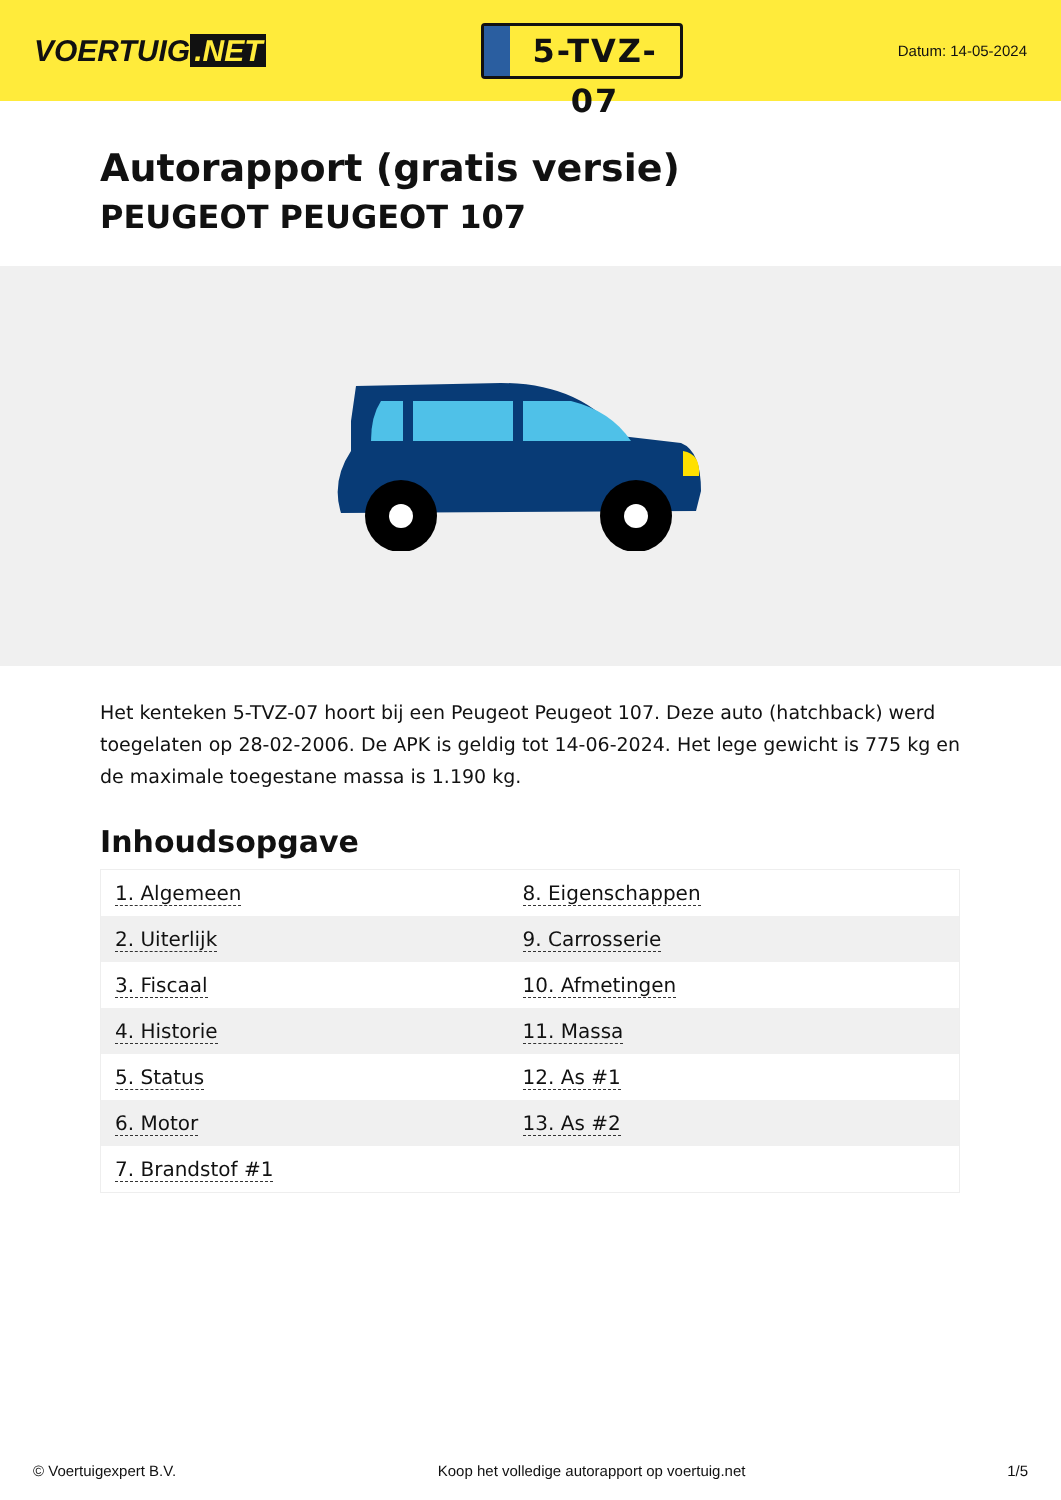VOERTUIG.NET
5-TVZ-07
Datum: 14-05-2024
Autorapport (gratis versie)
PEUGEOT PEUGEOT 107
Het kenteken 5-TVZ-07 hoort bij een Peugeot Peugeot 107. Deze auto (hatchback) werd toegelaten op 28-02-2006. De APK is geldig tot 14-06-2024. Het lege gewicht is 775 kg en de maximale toegestane massa is 1.190 kg.
Inhoudsopgave
| 1. Algemeen | 8. Eigenschappen |
| 2. Uiterlijk | 9. Carrosserie |
| 3. Fiscaal | 10. Afmetingen |
| 4. Historie | 11. Massa |
| 5. Status | 12. As #1 |
| 6. Motor | 13. As #2 |
| 7. Brandstof #1 | |
© Voertuigexpert B.V. Koop het volledige autorapport op voertuig.net 1/5